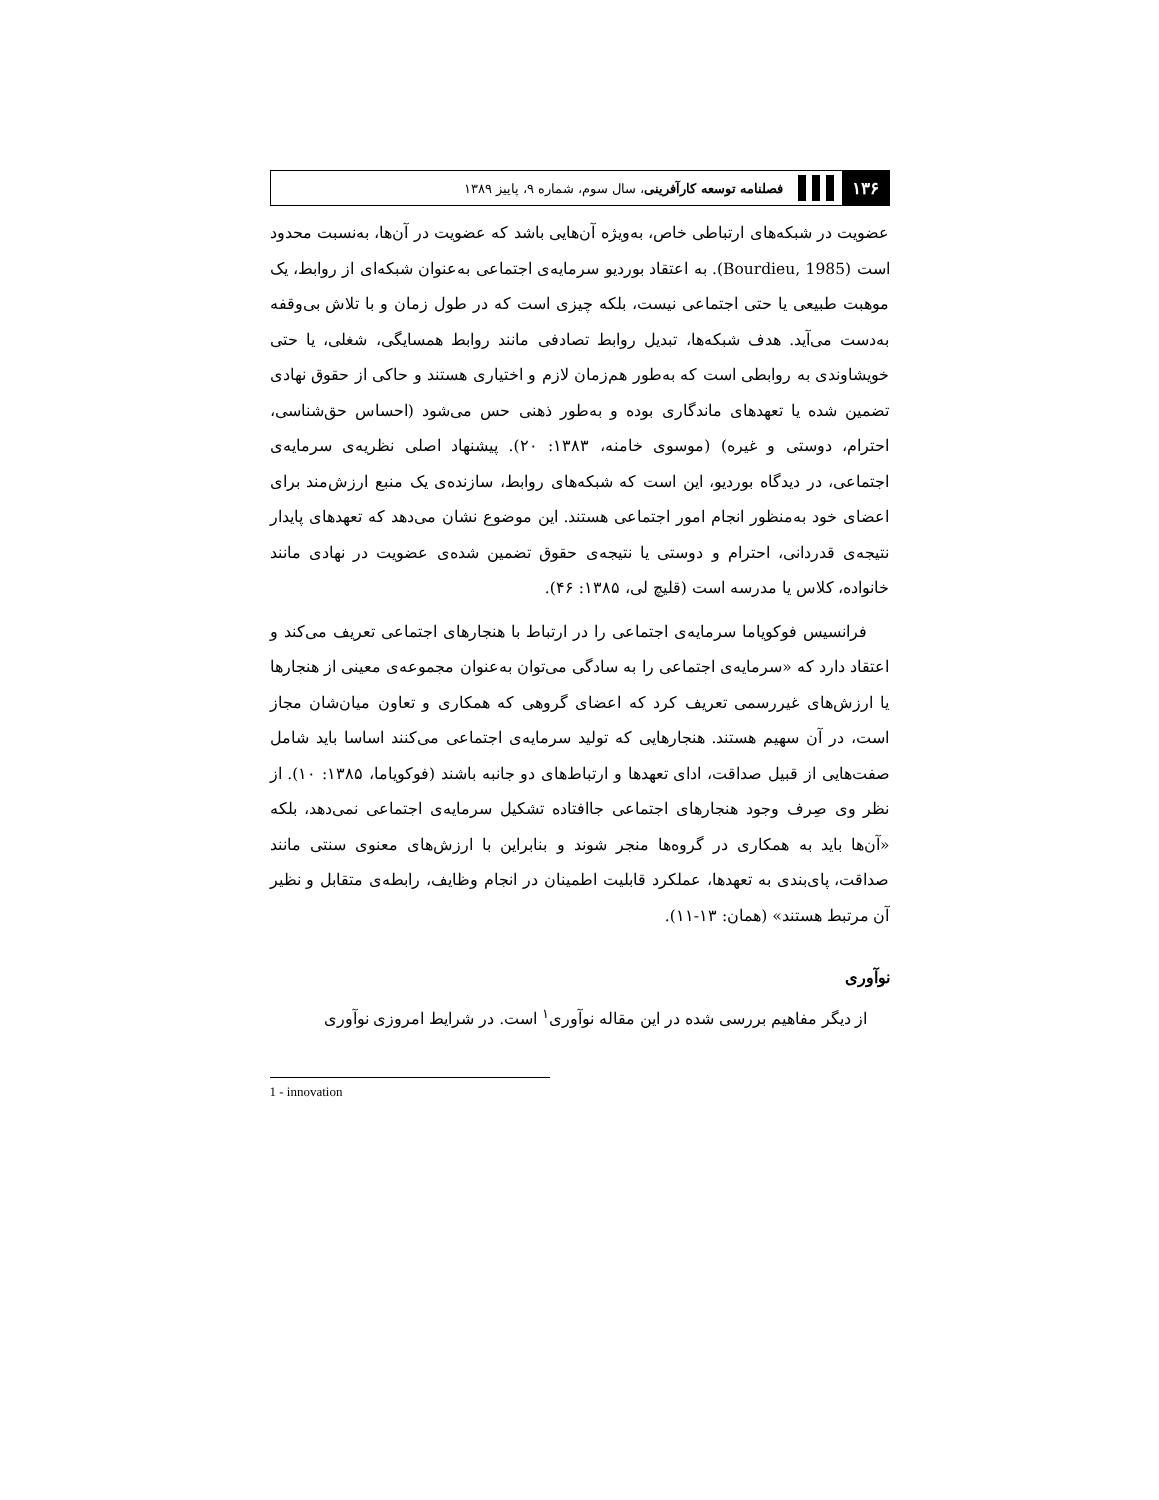۱۳۶ فصلنامه توسعه کارآفرینی، سال سوم، شماره ۹، پاییز ۱۳۸۹
عضویت در شبکه‌های ارتباطی خاص، به‌ویژه آن‌هایی باشد که عضویت در آن‌ها، به‌نسبت محدود است (Bourdieu, 1985). به اعتقاد بوردیو سرمایه‌ی اجتماعی به‌عنوان شبکه‌ای از روابط، یک موهبت طبیعی یا حتی اجتماعی نیست، بلکه چیزی است که در طول زمان و با تلاش بی‌وقفه به‌دست می‌آید. هدف شبکه‌ها، تبدیل روابط تصادفی مانند روابط همسایگی، شغلی، یا حتی خویشاوندی به روابطی است که به‌طور هم‌زمان لازم و اختیاری هستند و حاکی از حقوق نهادی تضمین شده یا تعهدهای ماندگاری بوده و به‌طور ذهنی حس می‌شود (احساس حق‌شناسی، احترام، دوستی و غیره) (موسوی خامنه، ۱۳۸۳: ۲۰). پیشنهاد اصلی نظریه‌ی سرمایه‌ی اجتماعی، در دیدگاه بوردیو، این است که شبکه‌های روابط، سازنده‌ی یک منبع ارزش‌مند برای اعضای خود به‌منظور انجام امور اجتماعی هستند. این موضوع نشان می‌دهد که تعهدهای پایدار نتیجه‌ی قدردانی، احترام و دوستی یا نتیجه‌ی حقوق تضمین شده‌ی عضویت در نهادی مانند خانواده، کلاس یا مدرسه است (قلیچ لی، ۱۳۸۵: ۴۶).
فرانسیس فوکویاما سرمایه‌ی اجتماعی را در ارتباط با هنجارهای اجتماعی تعریف می‌کند و اعتقاد دارد که «سرمایه‌ی اجتماعی را به سادگی می‌توان به‌عنوان مجموعه‌ی معینی از هنجارها یا ارزش‌های غیررسمی تعریف کرد که اعضای گروهی که همکاری و تعاون میان‌شان مجاز است، در آن سهیم هستند. هنجارهایی که تولید سرمایه‌ی اجتماعی می‌کنند اساسا باید شامل صفت‌هایی از قبیل صداقت، ادای تعهدها و ارتباط‌های دو جانبه باشند (فوکویاما، ۱۳۸۵: ۱۰). از نظر وی صِرف وجود هنجارهای اجتماعی جاافتاده تشکیل سرمایه‌ی اجتماعی نمی‌دهد، بلکه «آن‌ها باید به همکاری در گروه‌ها منجر شوند و بنابراین با ارزش‌های معنوی سنتی مانند صداقت، پای‌بندی به تعهدها، عملکرد قابلیت اطمینان در انجام وظایف، رابطه‌ی متقابل و نظیر آن مرتبط هستند» (همان: ۱۳-۱۱).
نوآوری
از دیگر مفاهیم بررسی شده در این مقاله نوآوری<sup>۱</sup> است. در شرایط امروزی نوآوری
1 - innovation